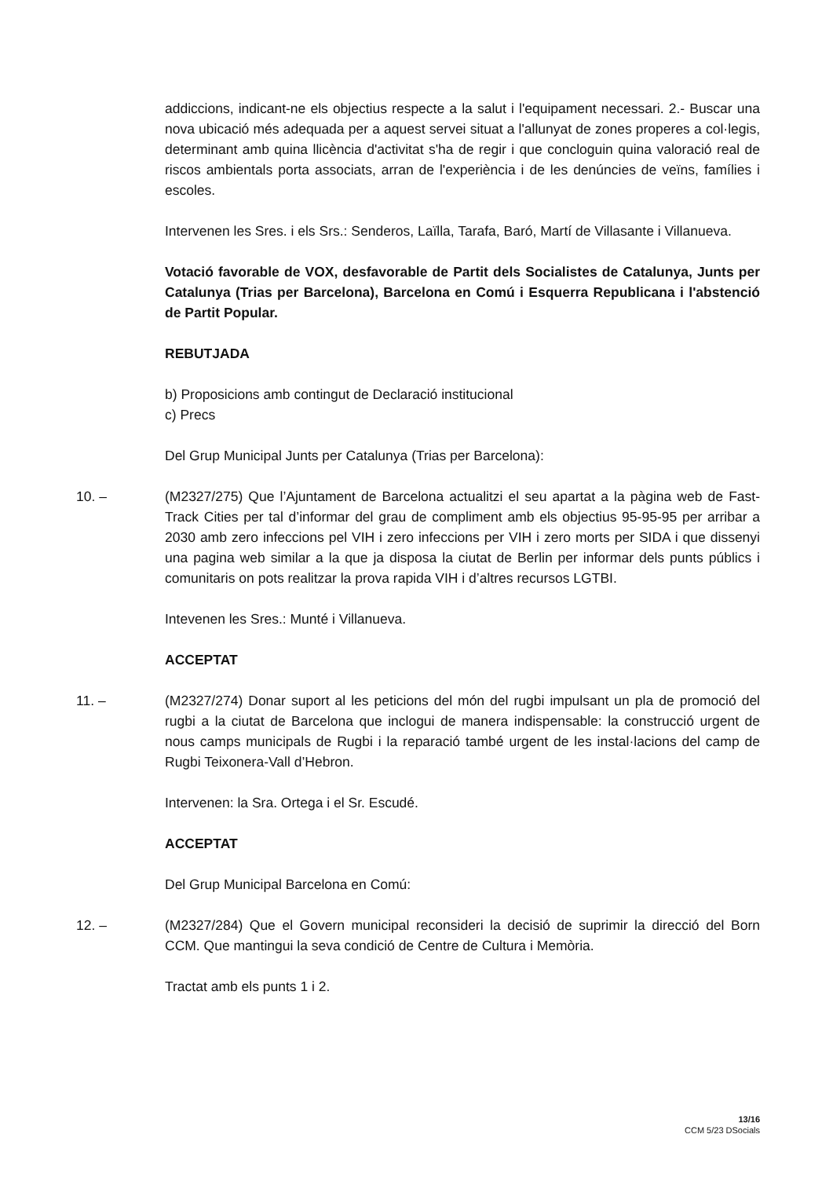addiccions, indicant-ne els objectius respecte a la salut i l'equipament necessari. 2.- Buscar una nova ubicació més adequada per a aquest servei situat a l'allunyat de zones properes a col·legis, determinant amb quina llicència d'activitat s'ha de regir i que concloguin quina valoració real de riscos ambientals porta associats, arran de l'experiència i de les denúncies de veïns, famílies i escoles.
Intervenen les Sres. i els Srs.: Senderos, Laïlla, Tarafa, Baró, Martí de Villasante i Villanueva.
Votació favorable de VOX, desfavorable de Partit dels Socialistes de Catalunya, Junts per Catalunya (Trias per Barcelona), Barcelona en Comú i Esquerra Republicana i l'abstenció de Partit Popular.
REBUTJADA
b) Proposicions amb contingut de Declaració institucional
c) Precs
Del Grup Municipal Junts per Catalunya (Trias per Barcelona):
10. – (M2327/275) Que l’Ajuntament de Barcelona actualitzi el seu apartat a la pàgina web de Fast-Track Cities per tal d’informar del grau de compliment amb els objectius 95-95-95 per arribar a 2030 amb zero infeccions pel VIH i zero infeccions per VIH i zero morts per SIDA i que dissenyi una pagina web similar a la que ja disposa la ciutat de Berlin per informar dels punts públics i comunitaris on pots realitzar la prova rapida VIH i d’altres recursos LGTBI.
Intevenen les Sres.: Munté i Villanueva.
ACCEPTAT
11. – (M2327/274) Donar suport al les peticions del món del rugbi impulsant un pla de promoció del rugbi a la ciutat de Barcelona que inclogui de manera indispensable: la construcció urgent de nous camps municipals de Rugbi i la reparació també urgent de les instal·lacions del camp de Rugbi Teixonera-Vall d’Hebron.
Intervenen: la Sra. Ortega i el Sr. Escudé.
ACCEPTAT
Del Grup Municipal Barcelona en Comú:
12. – (M2327/284) Que el Govern municipal reconsideri la decisió de suprimir la direcció del Born CCM. Que mantingui la seva condició de Centre de Cultura i Memòria.
Tractat amb els punts 1 i 2.
13/16
CCM 5/23 DSocials